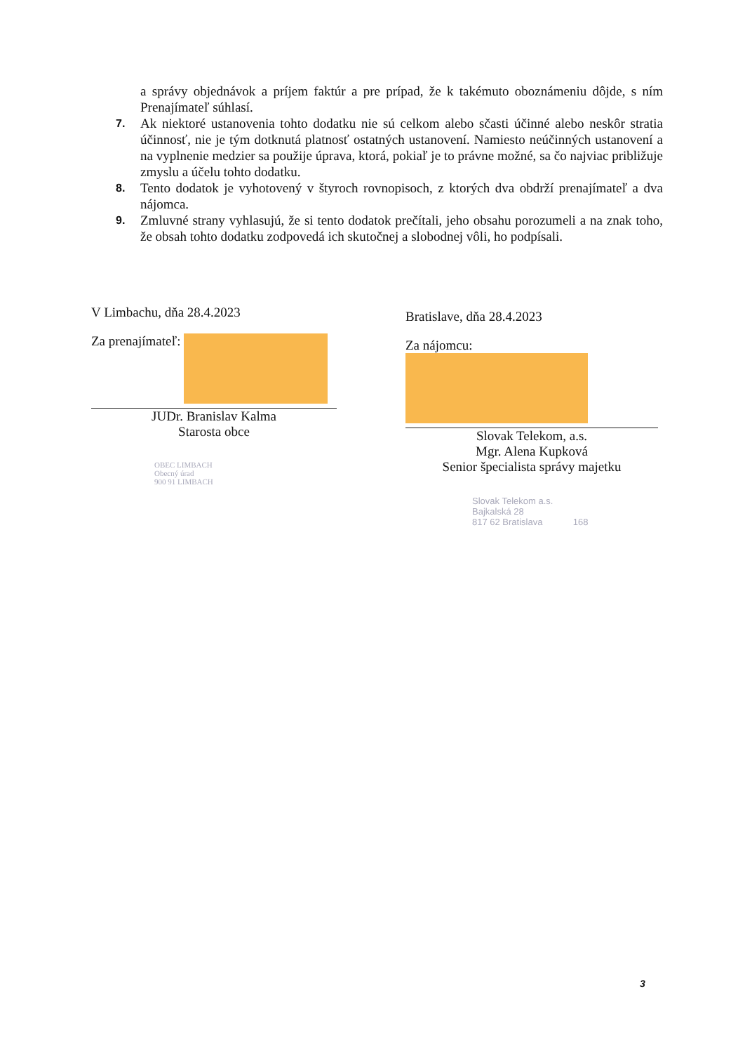a správy objednávok a príjem faktúr a pre prípad, že k takémuto oboznámeniu dôjde, s ním Prenajímateľ súhlasí.
7. Ak niektoré ustanovenia tohto dodatku nie sú celkom alebo sčasti účinné alebo neskôr stratia účinnosť, nie je tým dotknutá platnosť ostatných ustanovení. Namiesto neúčinných ustanovení a na vyplnenie medzier sa použije úprava, ktorá, pokiaľ je to právne možné, sa čo najviac približuje zmyslu a účelu tohto dodatku.
8. Tento dodatok je vyhotovený v štyroch rovnopisoch, z ktorých dva obdrží prenajímateľ a dva nájomca.
9. Zmluvné strany vyhlasujú, že si tento dodatok prečítali, jeho obsahu porozumeli a na znak toho, že obsah tohto dodatku zodpovedá ich skutočnej a slobodnej vôli, ho podpísali.
V Limbachu, dňa 28.4.2023
Za prenajímateľ:
JUDr. Branislav Kalma
Starosta obce
OBEC LIMBACH
Obecný úrad
900 91 LIMBACH
Bratislave, dňa 28.4.2023
Za nájomcu:
Slovak Telekom, a.s.
Mgr. Alena Kupková
Senior špecialista správy majetku
Slovak Telekom a.s.
Bajkalská 28
817 62 Bratislava 168
3